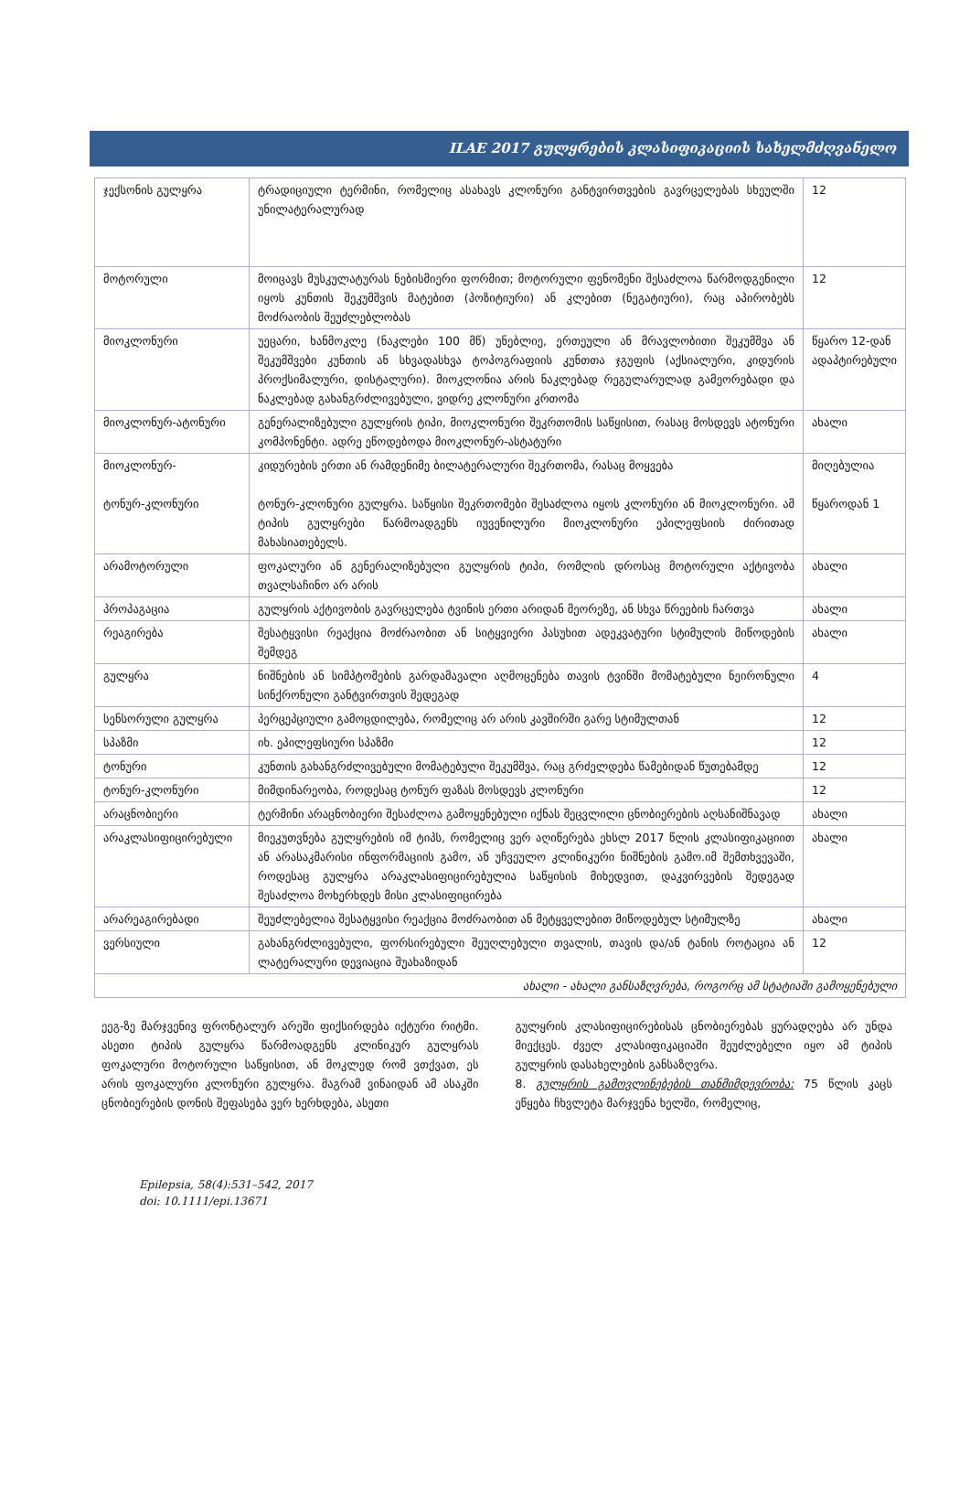ILAE 2017 გულყრების კლასიფიკაციის სახელმძღვანელო
| ჯექსონის გულყრა | ტრადიციული ტერმინი, რომელიც ასახავს კლონური განტვირთვების გავრცელებას სხეულში უნილატერალურად | 12 |
| მოტორული | მოიცავს მუსკულატურას ნებისმიერი ფორმით; მოტორული ფენომენი შესაძლოა წარმოდგენილი იყოს კუნთის შეკუმშვის მატებით (პოზიტიური) ან კლებით (ნეგატიური), რაც აპირობებს მოძრაობის შეუძლებლობას | 12 |
| მიოკლონური | უეცარი, ხანმოკლე (ნაკლები 100 მწ) უნებლიე, ერთეული ან მრავლობითი შეკუმშვა ან შეკუმშვები კუნთის ან სხვადასხვა ტოპოგრაფიის კუნთთა ჯგუფის (აქსიალური, კიდურის პროქსიმალური, დისტალური). მიოკლონია არის ნაკლებად რეგულარულად გამეორებადი და ნაკლებად გახანგრძლივებული, ვიდრე კლონური კრთომა | წყარო 12-დან ადაპტირებული |
| მიოკლონურ-ატონური | გენერალიზებული გულყრის ტიპი, მიოკლონური შეკრთომის საწყისით, რასაც მოსდევს ატონური კომპონენტი. ადრე ეწოდებოდა მიოკლონურ-ასტატური | ახალი |
| მიოკლონურ- ტონურ-კლონური | კიდურების ერთი ან რამდენიმე ბილატერალური შეკრთომა, რასაც მოყვება ტონურ-კლონური გულყრა. საწყისი შეკრთომები შესაძლოა იყოს კლონური ან მიოკლონური. ამ ტიპის გულყრები წარმოადგენს იუვენილური მიოკლონური ეპილეფსიის ძირითად მახასიათებელს. | მიღებულია წყაროდან 1 |
| არამოტორული | ფოკალური ან გენერალიზებული გულყრის ტიპი, რომლის დროსაც მოტორული აქტივობა თვალსაჩინო არ არის | ახალი |
| პროპაგაცია | გულყრის აქტივობის გავრცელება ტვინის ერთი არიდან მეორეზე, ან სხვა წრეების ჩართვა | ახალი |
| რეაგირება | შესატყვისი რეაქცია მოძრაობით ან სიტყვიერი პასუხით ადეკვატური სტიმულის მიწოდების შემდეგ | ახალი |
| გულყრა | ნიშნების ან სიმპტომების გარდამავალი აღმოცენება თავის ტვინში მომატებული ნეირონული სინქრონული განტვირთვის შედეგად | 4 |
| სენსორული გულყრა | პერცეპციული გამოცდილება, რომელიც არ არის კავშირში გარე სტიმულთან | 12 |
| სპაზმი | იხ. ეპილეფსიური სპაზმი | 12 |
| ტონური | კუნთის გახანგრძლივებული მომატებული შეკუმშვა, რაც გრძელდება წამებიდან წუთებამდე | 12 |
| ტონურ-კლონური | მიმდინარეობა, როდესაც ტონურ ფაზას მოსდევს კლონური | 12 |
| არაცნობიერი | ტერმინი არაცნობიერი შესაძლოა გამოყენებული იქნას შეცვლილი ცნობიერების აღსანიშნავად | ახალი |
| არაკლასიფიცირებული | მიეკუთვნება გულყრების იმ ტიპს, რომელიც ვერ აღიწერება ეხსლ 2017 წლის კლასიფიკაციით ან არასაკმარისი ინფორმაციის გამო, ან უჩვეულო კლინიკური ნიშნების გამო.იმ შემთხვევაში, როდესაც გულყრა არაკლასიფიცირებულია საწყისის მიხედვით, დაკვირვების შედეგად შესაძლოა მოხერხდეს მისი კლასიფიცირება | ახალი |
| არარეაგირებადი | შეუძლებელია შესატყვისი რეაქცია მოძრაობით ან მეტყველებით მიწოდებულ სტიმულზე | ახალი |
| ვერსიული | გახანგრძლივებული, ფორსირებული შეუღლებული თვალის, თავის და/ან ტანის როტაცია ან ლატერალური დევიაცია შუახაზიდან | 12 |
| ახალი - ახალი განსაზღვრება, როგორც ამ სტატიაში გამოყენებული | | |
ეეგ-ზე მარჯვენივ ფრონტალურ არეში ფიქსირდება იქტური რიტმი. ასეთი ტიპის გულყრა წარმოადგენს კლინიკურ გულყრას ფოკალური მოტორული საწყისით, ან მოკლედ რომ ვთქვათ, ეს არის ფოკალური კლონური გულყრა. მაგრამ ვინაიდან ამ ასაკში ცნობიერების დონის შეფასება ვერ ხერხდება, ასეთი
გულყრის კლასიფიცირებისას ცნობიერებას ყურადღება არ უნდა მიექცეს. ძველ კლასიფიკაციაში შეუძლებელი იყო ამ ტიპის გულყრის დასახელების განსაზღვრა.
8. გულყრის გამოვლინებების თანმიმდევრობა: 75 წლის კაცს ეწყება ჩხვლეტა მარჯვენა ხელში, რომელიც,
Epilepsia, 58(4):531–542, 2017
doi: 10.1111/epi.13671